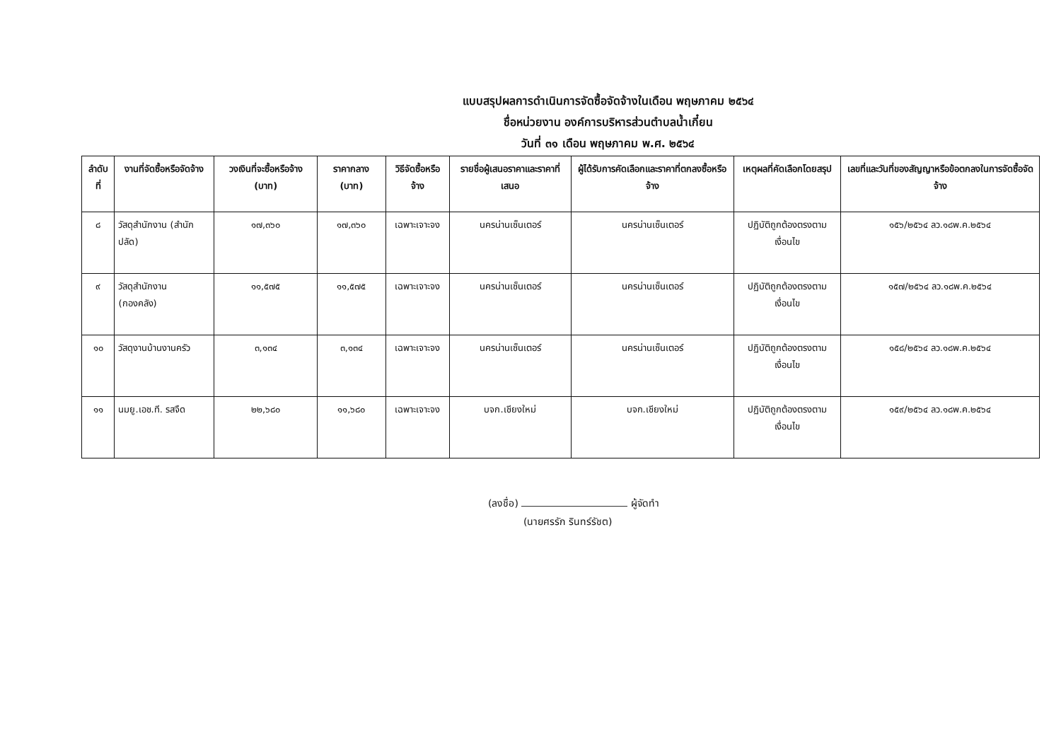แบบสรุปผลการดำเนินการจัดซื้อจัดจ้างในเดือน พฤษภาคม ๒๕๖๔
ชื่อหน่วยงาน องค์การบริหารส่วนตำบลน้ำเกี๋ยน
วันที่ ๓๑ เดือน พฤษภาคม พ.ศ. ๒๕๖๔
| ลำดับที่ | งานที่จัดซื้อหรือจัดจ้าง | วงเงินที่จะซื้อหรือจ้าง (บาท) | ราคากลาง (บาท) | วิธีจัดซื้อหรือจ้าง | รายชื่อผู้เสนอราคาและราคาที่เสนอ | ผู้ได้รับการคัดเลือกและราคาที่ตกลงซื้อหรือจ้าง | เหตุผลที่คัดเลือกโดยสรุป | เลขที่และวันที่ของสัญญาหรือข้อตกลงในการจัดซื้อจัดจ้าง |
| --- | --- | --- | --- | --- | --- | --- | --- | --- |
| ๘ | วัสดุสำนักงาน (สำนักปลัด) | ๑๗,๓๖๐ | ๑๗,๓๖๐ | เฉพาะเจาะจง | นครน่านเซ็นเตอร์ | นครน่านเซ็นเตอร์ | ปฏิบัติถูกต้องตรงตามเงื่อนไข | ๑๕๖/๒๕๖๔ ลว.๑๘พ.ค.๒๕๖๔ |
| ๙ | วัสดุสำนักงาน (กองคลัง) | ๑๑,๕๗๕ | ๑๑,๕๗๕ | เฉพาะเจาะจง | นครน่านเซ็นเตอร์ | นครน่านเซ็นเตอร์ | ปฏิบัติถูกต้องตรงตามเงื่อนไข | ๑๕๗/๒๕๖๔ ลว.๑๘พ.ค.๒๕๖๔ |
| ๑๐ | วัสดุงานบ้านงานครัว | ๓,๑๓๔ | ๓,๑๓๔ | เฉพาะเจาะจง | นครน่านเซ็นเตอร์ | นครน่านเซ็นเตอร์ | ปฏิบัติถูกต้องตรงตามเงื่อนไข | ๑๕๘/๒๕๖๔ ลว.๑๘พ.ค.๒๕๖๔ |
| ๑๑ | นมยู.เอช.ที. รสจืด | ๒๒,๖๘๐ | ๑๑,๖๘๐ | เฉพาะเจาะจง | บจก.เชียงใหม่ | บจก.เชียงใหม่ | ปฏิบัติถูกต้องตรงตามเงื่อนไข | ๑๕๙/๒๕๖๔ ลว.๑๘พ.ค.๒๕๖๔ |
(ลงชื่อ) ผู้จัดทำ
(นายศรรัก รินทร์รัชต)